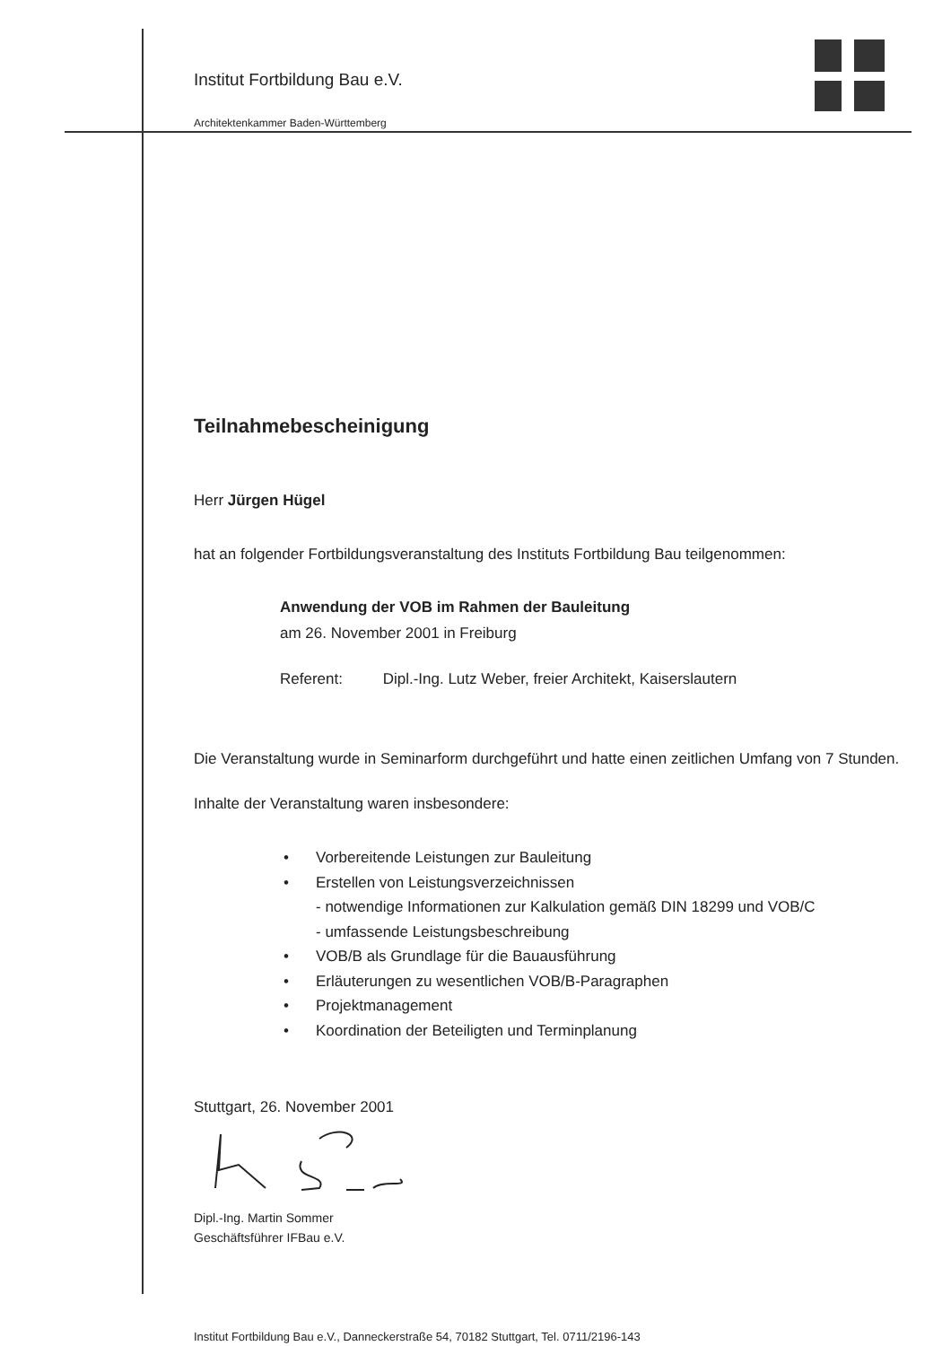Institut Fortbildung Bau e.V.
Architektenkammer Baden-Württemberg
Teilnahmebescheinigung
Herr Jürgen Hügel
hat an folgender Fortbildungsveranstaltung des Instituts Fortbildung Bau teilgenommen:
Anwendung der VOB im Rahmen der Bauleitung
am 26. November 2001 in Freiburg
Referent: Dipl.-Ing. Lutz Weber, freier Architekt, Kaiserslautern
Die Veranstaltung wurde in Seminarform durchgeführt und hatte einen zeitlichen Umfang von 7 Stunden.
Inhalte der Veranstaltung waren insbesondere:
• Vorbereitende Leistungen zur Bauleitung
• Erstellen von Leistungsverzeichnissen
- notwendige Informationen zur Kalkulation gemäß DIN 18299 und VOB/C
- umfassende Leistungsbeschreibung
• VOB/B als Grundlage für die Bauausführung
• Erläuterungen zu wesentlichen VOB/B-Paragraphen
• Projektmanagement
• Koordination der Beteiligten und Terminplanung
Stuttgart, 26. November 2001
Dipl.-Ing. Martin Sommer
Geschäftsführer IFBau e.V.
Institut Fortbildung Bau e.V., Danneckerstraße 54, 70182 Stuttgart, Tel. 0711/2196-143